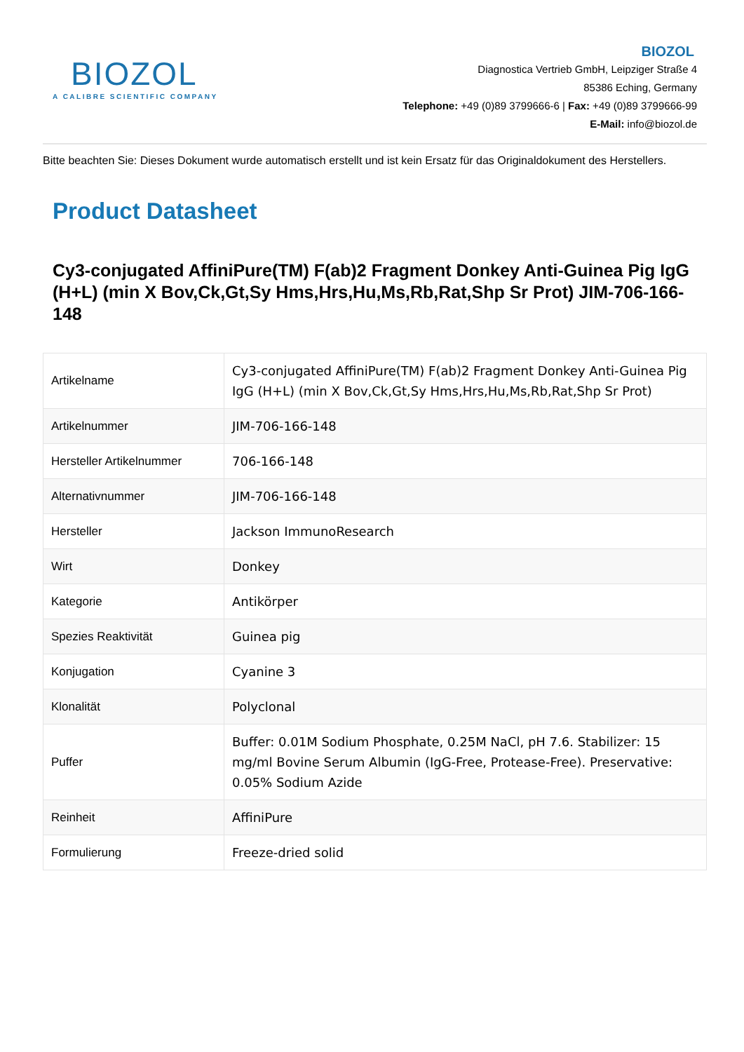BIOZOL
A CALIBRE SCIENTIFIC COMPANY
BIOZOL
Diagnostica Vertrieb GmbH, Leipziger Straße 4
85386 Eching, Germany
Telephone: +49 (0)89 3799666-6 | Fax: +49 (0)89 3799666-99
E-Mail: info@biozol.de
Bitte beachten Sie: Dieses Dokument wurde automatisch erstellt und ist kein Ersatz für das Originaldokument des Herstellers.
Product Datasheet
Cy3-conjugated AffiniPure(TM) F(ab)2 Fragment Donkey Anti-Guinea Pig IgG (H+L) (min X Bov,Ck,Gt,Sy Hms,Hrs,Hu,Ms,Rb,Rat,Shp Sr Prot) JIM-706-166-148
| Artikelname | Cy3-conjugated AffiniPure(TM) F(ab)2 Fragment Donkey Anti-Guinea Pig IgG (H+L) (min X Bov,Ck,Gt,Sy Hms,Hrs,Hu,Ms,Rb,Rat,Shp Sr Prot) |
| Artikelnummer | JIM-706-166-148 |
| Hersteller Artikelnummer | 706-166-148 |
| Alternativnummer | JIM-706-166-148 |
| Hersteller | Jackson ImmunoResearch |
| Wirt | Donkey |
| Kategorie | Antikörper |
| Spezies Reaktivität | Guinea pig |
| Konjugation | Cyanine 3 |
| Klonalität | Polyclonal |
| Puffer | Buffer: 0.01M Sodium Phosphate, 0.25M NaCl, pH 7.6. Stabilizer: 15 mg/ml Bovine Serum Albumin (IgG-Free, Protease-Free). Preservative: 0.05% Sodium Azide |
| Reinheit | AffiniPure |
| Formulierung | Freeze-dried solid |